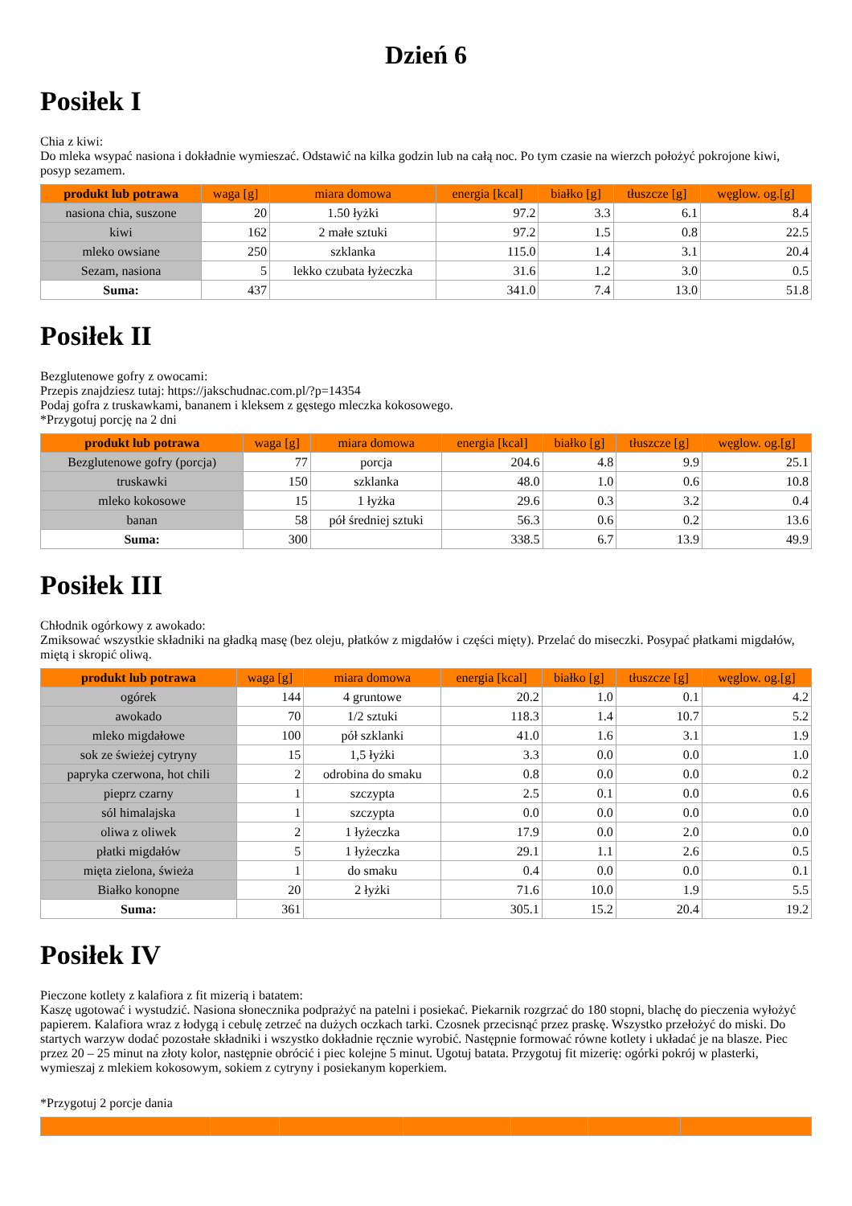Dzień 6
Posiłek I
Chia z kiwi:
Do mleka wsypać nasiona i dokładnie wymieszać. Odstawić na kilka godzin lub na całą noc. Po tym czasie na wierzch położyć pokrojone kiwi, posyp sezamem.
| produkt lub potrawa | waga [g] | miara domowa | energia [kcal] | białko [g] | tłuszcze [g] | węglow. og.[g] |
| --- | --- | --- | --- | --- | --- | --- |
| nasiona chia, suszone | 20 | 1.50 łyżki | 97.2 | 3.3 | 6.1 | 8.4 |
| kiwi | 162 | 2 małe sztuki | 97.2 | 1.5 | 0.8 | 22.5 |
| mleko owsiane | 250 | szklanka | 115.0 | 1.4 | 3.1 | 20.4 |
| Sezam, nasiona | 5 | lekko czubata łyżeczka | 31.6 | 1.2 | 3.0 | 0.5 |
| Suma: | 437 | | 341.0 | 7.4 | 13.0 | 51.8 |
Posiłek II
Bezglutenowe gofry z owocami:
Przepis znajdziesz tutaj: https://jakschudnac.com.pl/?p=14354
Podaj gofra z truskawkami, bananem i kleksem z gęstego mleczka kokosowego.
*Przygotuj porcję na 2 dni
| produkt lub potrawa | waga [g] | miara domowa | energia [kcal] | białko [g] | tłuszcze [g] | węglow. og.[g] |
| --- | --- | --- | --- | --- | --- | --- |
| Bezglutenowe gofry (porcja) | 77 | porcja | 204.6 | 4.8 | 9.9 | 25.1 |
| truskawki | 150 | szklanka | 48.0 | 1.0 | 0.6 | 10.8 |
| mleko kokosowe | 15 | 1 łyżka | 29.6 | 0.3 | 3.2 | 0.4 |
| banan | 58 | pół średniej sztuki | 56.3 | 0.6 | 0.2 | 13.6 |
| Suma: | 300 | | 338.5 | 6.7 | 13.9 | 49.9 |
Posiłek III
Chłodnik ogórkowy z awokado:
Zmiksować wszystkie składniki na gładką masę (bez oleju, płatków z migdałów i części mięty). Przelać do miseczki. Posypać płatkami migdałów, miętą i skropić oliwą.
| produkt lub potrawa | waga [g] | miara domowa | energia [kcal] | białko [g] | tłuszcze [g] | węglow. og.[g] |
| --- | --- | --- | --- | --- | --- | --- |
| ogórek | 144 | 4 gruntowe | 20.2 | 1.0 | 0.1 | 4.2 |
| awokado | 70 | 1/2 sztuki | 118.3 | 1.4 | 10.7 | 5.2 |
| mleko migdałowe | 100 | pół szklanki | 41.0 | 1.6 | 3.1 | 1.9 |
| sok ze świeżej cytryny | 15 | 1,5 łyżki | 3.3 | 0.0 | 0.0 | 1.0 |
| papryka czerwona, hot chili | 2 | odrobina do smaku | 0.8 | 0.0 | 0.0 | 0.2 |
| pieprz czarny | 1 | szczypta | 2.5 | 0.1 | 0.0 | 0.6 |
| sól himalajska | 1 | szczypta | 0.0 | 0.0 | 0.0 | 0.0 |
| oliwa z oliwek | 2 | 1 łyżeczka | 17.9 | 0.0 | 2.0 | 0.0 |
| płatki migdałów | 5 | 1 łyżeczka | 29.1 | 1.1 | 2.6 | 0.5 |
| mięta zielona, świeża | 1 | do smaku | 0.4 | 0.0 | 0.0 | 0.1 |
| Białko konopne | 20 | 2 łyżki | 71.6 | 10.0 | 1.9 | 5.5 |
| Suma: | 361 | | 305.1 | 15.2 | 20.4 | 19.2 |
Posiłek IV
Pieczone kotlety z kalafiora z fit mizerią i batatem:
Kaszę ugotować i wystudzić. Nasiona słonecznika podprażyć na patelni i posiekać. Piekarnik rozgrzać do 180 stopni, blachę do pieczenia wyłożyć papierem. Kalafiora wraz z łodygą i cebulę zetrzeć na dużych oczkach tarki. Czosnek przecisnąć przez praskę. Wszystko przełożyć do miski. Do startych warzyw dodać pozostałe składniki i wszystko dokładnie ręcznie wyrobić. Następnie formować równe kotlety i układać je na blasze. Piec przez 20 – 25 minut na złoty kolor, następnie obrócić i piec kolejne 5 minut. Ugotuj batata. Przygotuj fit mizerię: ogórki pokrój w plasterki, wymieszaj z mlekiem kokosowym, sokiem z cytryny i posiekanym koperkiem.
*Przygotuj 2 porcje dania